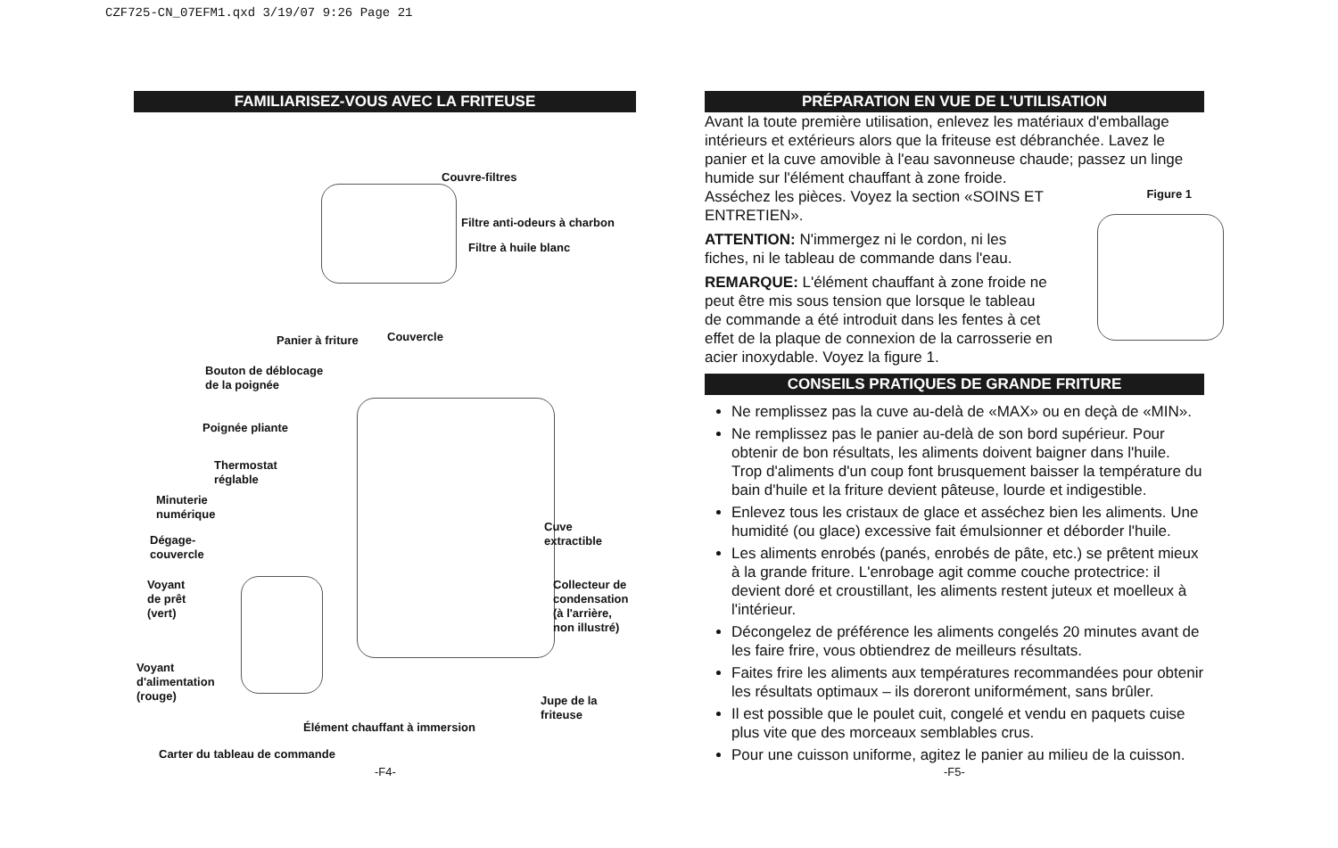CZF725-CN_07EFM1.qxd 3/19/07 9:26 Page 21
FAMILIARISEZ-VOUS AVEC LA FRITEUSE
Couvre-filtres
Filtre anti-odeurs à charbon
Filtre à huile blanc
Panier à friture Couvercle
Bouton de déblocage
de la poignée
Poignée pliante
Thermostat
réglable
Minuterie
numérique
Dégage-
couvercle
Voyant
de prêt
(vert)
Cuve
extractible
Collecteur de
condensation
(à l'arrière,
non illustré)
Voyant
d'alimentation
(rouge)
Jupe de la
friteuse
Élément chauffant à immersion
Carter du tableau de commande
PRÉPARATION EN VUE DE L'UTILISATION
Avant la toute première utilisation, enlevez les matériaux d'emballage intérieurs et extérieurs alors que la friteuse est débranchée. Lavez le panier et la cuve amovible à l'eau savonneuse chaude; passez un linge humide sur l'élément chauffant à zone froide.
Asséchez les pièces. Voyez la section «SOINS ET ENTRETIEN».
ATTENTION: N'immergez ni le cordon, ni les fiches, ni le tableau de commande dans l'eau.
REMARQUE: L'élément chauffant à zone froide ne peut être mis sous tension que lorsque le tableau de commande a été introduit dans les fentes à cet effet de la plaque de connexion de la carrosserie en acier inoxydable. Voyez la figure 1.
Figure 1
CONSEILS PRATIQUES DE GRANDE FRITURE
Ne remplissez pas la cuve au-delà de «MAX» ou en deçà de «MIN».
Ne remplissez pas le panier au-delà de son bord supérieur. Pour obtenir de bon résultats, les aliments doivent baigner dans l'huile. Trop d'aliments d'un coup font brusquement baisser la température du bain d'huile et la friture devient pâteuse, lourde et indigestible.
Enlevez tous les cristaux de glace et asséchez bien les aliments. Une humidité (ou glace) excessive fait émulsionner et déborder l'huile.
Les aliments enrobés (panés, enrobés de pâte, etc.) se prêtent mieux à la grande friture. L'enrobage agit comme couche protectrice: il devient doré et croustillant, les aliments restent juteux et moelleux à l'intérieur.
Décongelez de préférence les aliments congelés 20 minutes avant de les faire frire, vous obtiendrez de meilleurs résultats.
Faites frire les aliments aux températures recommandées pour obtenir les résultats optimaux – ils doreront uniformément, sans brûler.
Il est possible que le poulet cuit, congelé et vendu en paquets cuise plus vite que des morceaux semblables crus.
Pour une cuisson uniforme, agitez le panier au milieu de la cuisson.
-F4- -F5-